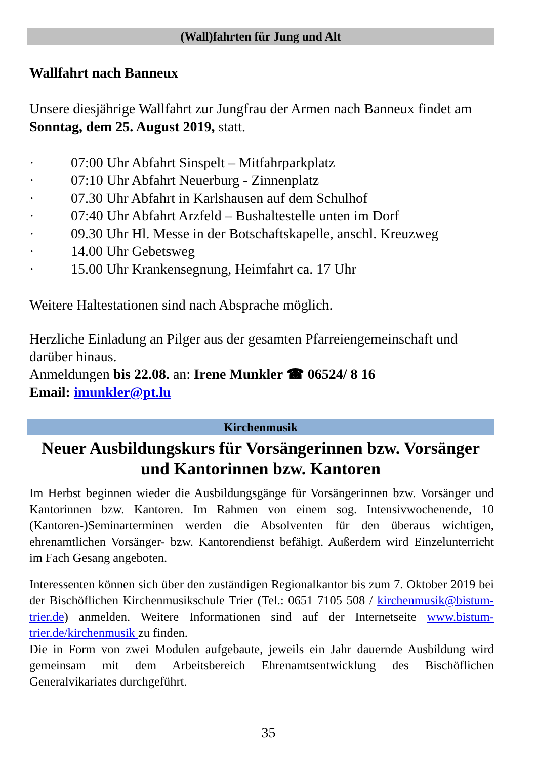(Wall)fahrten für Jung und Alt
Wallfahrt nach Banneux
Unsere diesjährige Wallfahrt zur Jungfrau der Armen nach Banneux findet am
Sonntag, dem 25. August 2019, statt.
· 07:00 Uhr Abfahrt Sinspelt – Mitfahrparkplatz
· 07:10 Uhr Abfahrt Neuerburg - Zinnenplatz
· 07.30 Uhr Abfahrt in Karlshausen auf dem Schulhof
· 07:40 Uhr Abfahrt Arzfeld – Bushaltestelle unten im Dorf
· 09.30 Uhr Hl. Messe in der Botschaftskapelle, anschl. Kreuzweg
· 14.00 Uhr Gebetsweg
· 15.00 Uhr Krankensegnung, Heimfahrt ca. 17 Uhr
Weitere Haltestationen sind nach Absprache möglich.
Herzliche Einladung an Pilger aus der gesamten Pfarreiengemeinschaft und darüber hinaus.
Anmeldungen bis 22.08. an: Irene Munkler ☎ 06524/ 8 16
Email: imunkler@pt.lu
Kirchenmusik
Neuer Ausbildungskurs für Vorsängerinnen bzw. Vorsänger und Kantorinnen bzw. Kantoren
Im Herbst beginnen wieder die Ausbildungsgänge für Vorsängerinnen bzw. Vorsänger und Kantorinnen bzw. Kantoren. Im Rahmen von einem sog. Intensivwochenende, 10 (Kantoren-)Seminarterminen werden die Absolventen für den überaus wichtigen, ehrenamtlichen Vorsänger- bzw. Kantorendienst befähigt. Außerdem wird Einzelunterricht im Fach Gesang angeboten.
Interessenten können sich über den zuständigen Regionalkantor bis zum 7. Oktober 2019 bei der Bischöflichen Kirchenmusikschule Trier (Tel.: 0651 7105 508 / kirchenmusik@bistum-trier.de) anmelden. Weitere Informationen sind auf der Internetseite www.bistum-trier.de/kirchenmusik zu finden.
Die in Form von zwei Modulen aufgebaute, jeweils ein Jahr dauernde Ausbildung wird gemeinsam mit dem Arbeitsbereich Ehrenamtsentwicklung des Bischöflichen Generalvikariates durchgeführt.
35